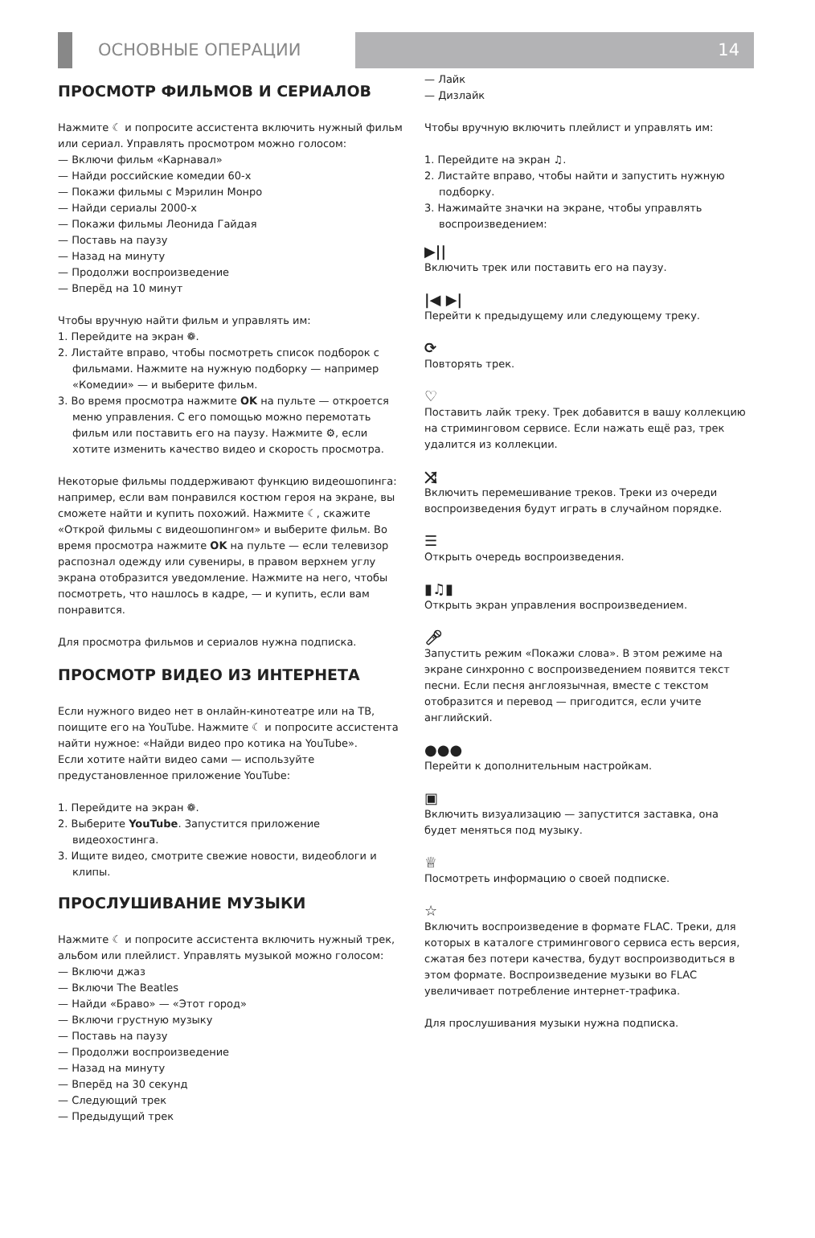ОСНОВНЫЕ ОПЕРАЦИИ 14
ПРОСМОТР ФИЛЬМОВ И СЕРИАЛОВ
Нажмите ☾ и попросите ассистента включить нужный фильм или сериал. Управлять просмотром можно голосом:
— Включи фильм «Карнавал»
— Найди российские комедии 60-х
— Покажи фильмы с Мэрилин Монро
— Найди сериалы 2000-х
— Покажи фильмы Леонида Гайдая
— Поставь на паузу
— Назад на минуту
— Продолжи воспроизведение
— Вперёд на 10 минут
Чтобы вручную найти фильм и управлять им:
1. Перейдите на экран ❁.
2. Листайте вправо, чтобы посмотреть список подборок с фильмами. Нажмите на нужную подборку — например «Комедии» — и выберите фильм.
3. Во время просмотра нажмите OK на пульте — откроется меню управления. С его помощью можно перемотать фильм или поставить его на паузу. Нажмите ⚙, если хотите изменить качество видео и скорость просмотра.
Некоторые фильмы поддерживают функцию видеошопинга: например, если вам понравился костюм героя на экране, вы сможете найти и купить похожий. Нажмите ☾, скажите «Открой фильмы с видеошопингом» и выберите фильм. Во время просмотра нажмите OK на пульте — если телевизор распознал одежду или сувениры, в правом верхнем углу экрана отобразится уведомление. Нажмите на него, чтобы посмотреть, что нашлось в кадре, — и купить, если вам понравится.
Для просмотра фильмов и сериалов нужна подписка.
ПРОСМОТР ВИДЕО ИЗ ИНТЕРНЕТА
Если нужного видео нет в онлайн-кинотеатре или на ТВ, поищите его на YouTube. Нажмите ☾ и попросите ассистента найти нужное: «Найди видео про котика на YouTube».
Если хотите найти видео сами — используйте предустановленное приложение YouTube:
1. Перейдите на экран ❁.
2. Выберите YouTube. Запустится приложение видеохостинга.
3. Ищите видео, смотрите свежие новости, видеоблоги и клипы.
ПРОСЛУШИВАНИЕ МУЗЫКИ
Нажмите ☾ и попросите ассистента включить нужный трек, альбом или плейлист. Управлять музыкой можно голосом:
— Включи джаз
— Включи The Beatles
— Найди «Браво» — «Этот город»
— Включи грустную музыку
— Поставь на паузу
— Продолжи воспроизведение
— Назад на минуту
— Вперёд на 30 секунд
— Следующий трек
— Предыдущий трек
— Лайк
— Дизлайк
Чтобы вручную включить плейлист и управлять им:
1. Перейдите на экран ♫.
2. Листайте вправо, чтобы найти и запустить нужную подборку.
3. Нажимайте значки на экране, чтобы управлять воспроизведением:
▶||
Включить трек или поставить его на паузу.
|◀ ▶|
Перейти к предыдущему или следующему треку.
⟳
Повторять трек.
♡
Поставить лайк треку. Трек добавится в вашу коллекцию на стриминговом сервисе. Если нажать ещё раз, трек удалится из коллекции.
⤨
Включить перемешивание треков. Треки из очереди воспроизведения будут играть в случайном порядке.
☰
Открыть очередь воспроизведения.
▮♫▮
Открыть экран управления воспроизведением.
🎤︎
Запустить режим «Покажи слова». В этом режиме на экране синхронно с воспроизведением появится текст песни. Если песня англоязычная, вместе с текстом отобразится и перевод — пригодится, если учите английский.
●●●
Перейти к дополнительным настройкам.
▣
Включить визуализацию — запустится заставка, она будет меняться под музыку.
♕
Посмотреть информацию о своей подписке.
☆
Включить воспроизведение в формате FLAC. Треки, для которых в каталоге стримингового сервиса есть версия, сжатая без потери качества, будут воспроизводиться в этом формате. Воспроизведение музыки во FLAC увеличивает потребление интернет-трафика.
Для прослушивания музыки нужна подписка.